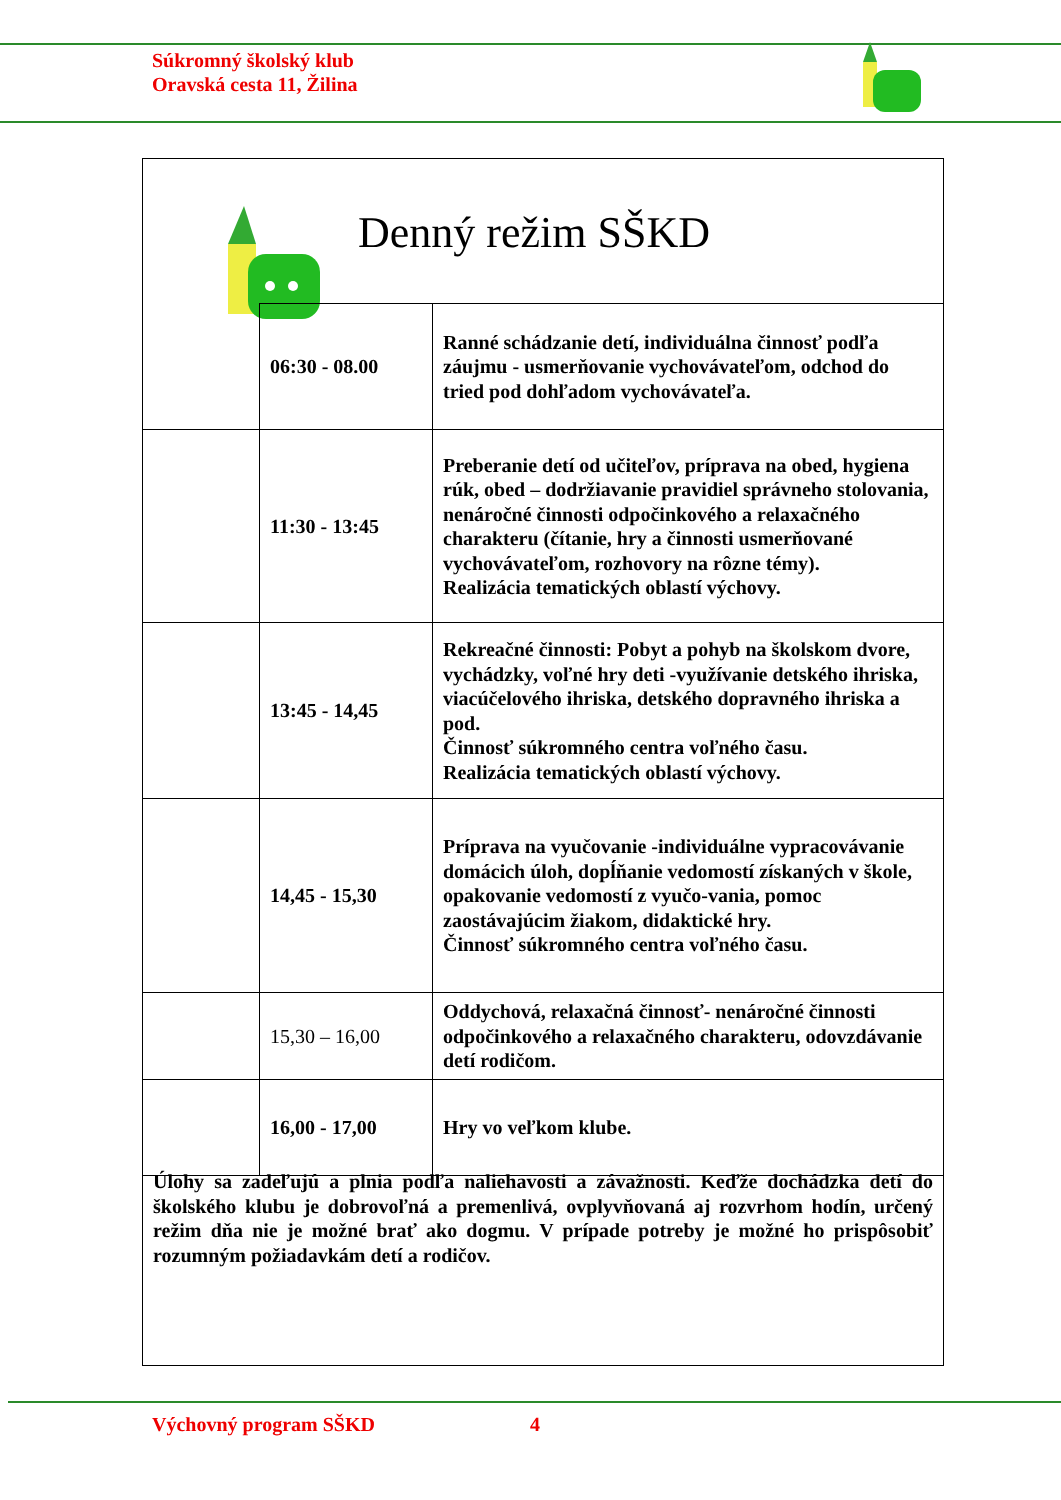Súkromný školský klub
Oravská cesta 11, Žilina
Denný režim SŠKD
| | 06:30 - 08.00 | Ranné schádzanie detí, individuálna činnosť podľa záujmu - usmerňovanie vychovávateľom, odchod do tried pod dohľadom vychovávateľa. |
| | 11:30 - 13:45 | Preberanie detí od učiteľov, príprava na obed, hygiena rúk, obed – dodržiavanie pravidiel správneho stolovania, nenáročné činnosti odpočinkového a relaxačného charakteru (čítanie, hry a činnosti usmerňované vychovávateľom, rozhovory na rôzne témy). Realizácia tematických oblastí výchovy. |
| | 13:45 - 14,45 | Rekreačné činnosti: Pobyt a pohyb na školskom dvore, vychádzky, voľné hry deti -využívanie detského ihriska, viacúčelového ihriska, detského dopravného ihriska a pod. Činnosť súkromného centra voľného času. Realizácia tematických oblastí výchovy. |
| | 14,45 - 15,30 | Príprava na vyučovanie -individuálne vypracovávanie domácich úloh, dopĺňanie vedomostí získaných v škole, opakovanie vedomostí z vyučo-vania, pomoc zaostávajúcim žiakom, didaktické hry. Činnosť súkromného centra voľného času. |
| | 15,30 – 16,00 | Oddychová, relaxačná činnosť- nenáročné činnosti odpočinkového a relaxačného charakteru, odovzdávanie detí rodičom. |
| | 16,00 - 17,00 | Hry vo veľkom klube. |
Úlohy sa zadeľujú a plnia podľa naliehavosti a závažnosti. Keďže dochádzka detí do školského klubu je dobrovoľná a premenlivá, ovplyvňovaná aj rozvrhom hodín, určený režim dňa nie je možné brať ako dogmu. V prípade potreby je možné ho prispôsobiť rozumným požiadavkám detí a rodičov.
Výchovný program SŠKD 4